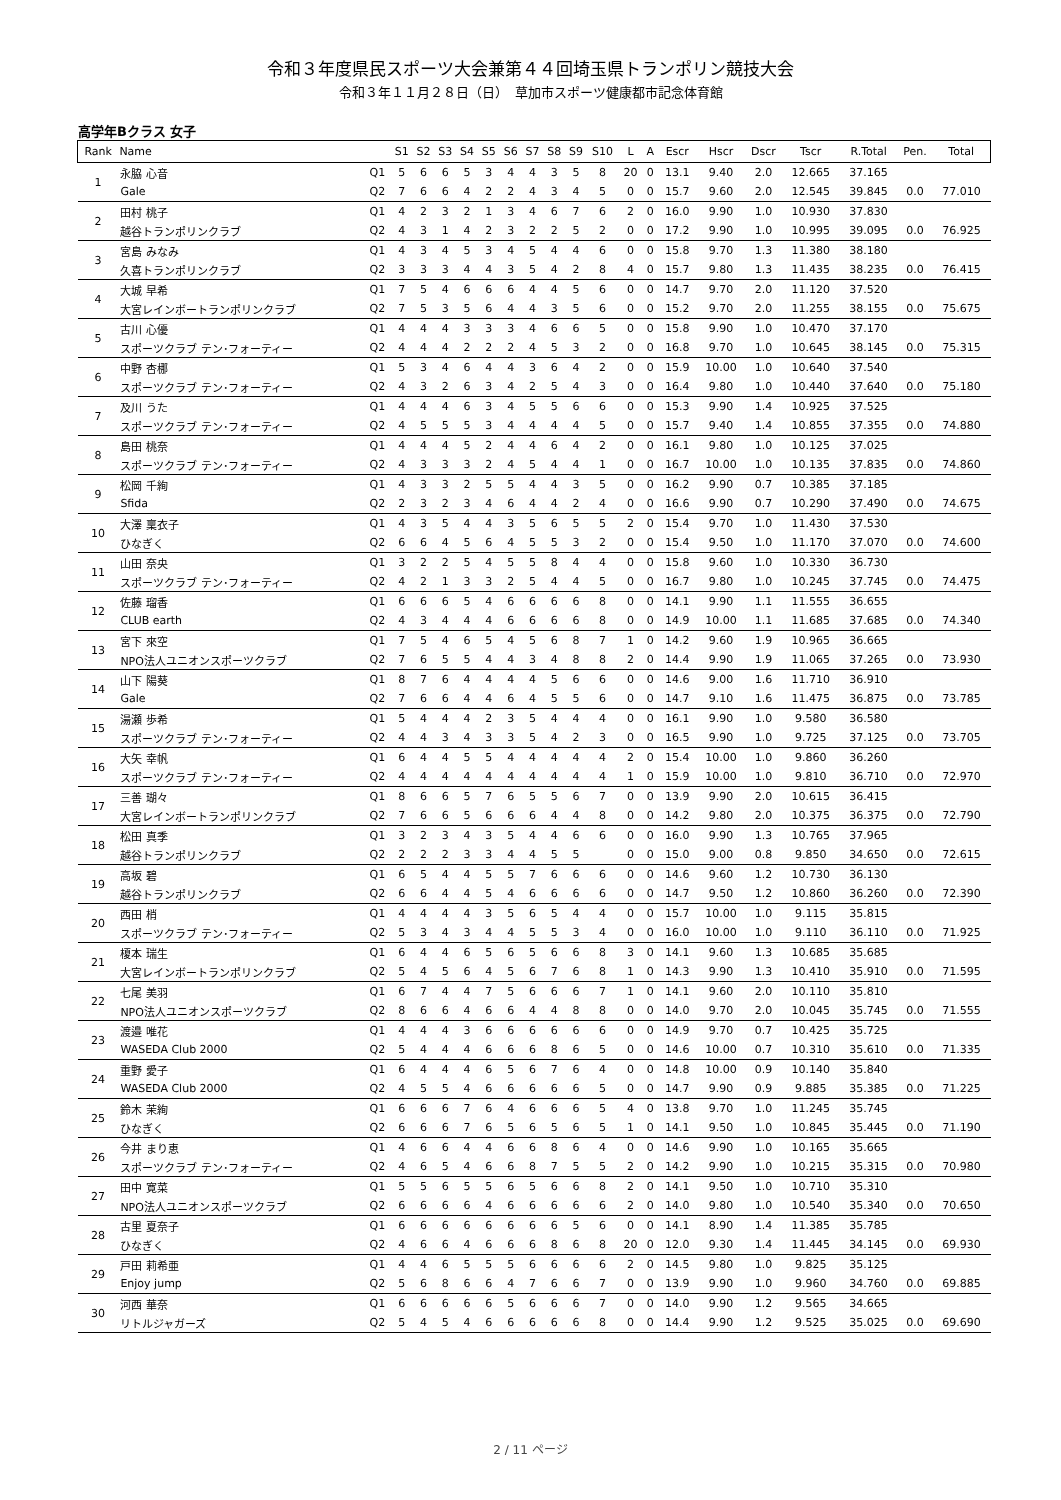令和３年度県民スポーツ大会兼第４４回埼玉県トランポリン競技大会
令和３年１１月２８日（日）　草加市スポーツ健康都市記念体育館
高学年Bクラス 女子
| Rank | Name | | S1 | S2 | S3 | S4 | S5 | S6 | S7 | S8 | S9 | S10 | L | A | Escr | Hscr | Dscr | Tscr | R.Total | Pen. | Total |
| --- | --- | --- | --- | --- | --- | --- | --- | --- | --- | --- | --- | --- | --- | --- | --- | --- | --- | --- | --- | --- | --- |
| 1 | 永脇 心音 | Q1 | 5 | 6 | 6 | 5 | 3 | 4 | 4 | 3 | 5 | 8 | 20 | 0 | 13.1 | 9.40 | 2.0 | 12.665 | 37.165 | | |
| | Gale | Q2 | 7 | 6 | 6 | 4 | 2 | 2 | 4 | 3 | 4 | 5 | 0 | 0 | 15.7 | 9.60 | 2.0 | 12.545 | 39.845 | 0.0 | 77.010 |
| 2 | 田村 桃子 | Q1 | 4 | 2 | 3 | 2 | 1 | 3 | 4 | 6 | 7 | 6 | 2 | 0 | 16.0 | 9.90 | 1.0 | 10.930 | 37.830 | | |
| | 越谷トランポリンクラブ | Q2 | 4 | 3 | 1 | 4 | 2 | 3 | 2 | 2 | 5 | 2 | 0 | 0 | 17.2 | 9.90 | 1.0 | 10.995 | 39.095 | 0.0 | 76.925 |
| 3 | 宮島 みなみ | Q1 | 4 | 3 | 4 | 5 | 3 | 4 | 5 | 4 | 4 | 6 | 0 | 0 | 15.8 | 9.70 | 1.3 | 11.380 | 38.180 | | |
| | 久喜トランポリンクラブ | Q2 | 3 | 3 | 3 | 4 | 4 | 3 | 5 | 4 | 2 | 8 | 4 | 0 | 15.7 | 9.80 | 1.3 | 11.435 | 38.235 | 0.0 | 76.415 |
| 4 | 大城 早希 | Q1 | 7 | 5 | 4 | 6 | 6 | 6 | 4 | 4 | 5 | 6 | 0 | 0 | 14.7 | 9.70 | 2.0 | 11.120 | 37.520 | | |
| | 大宮レインボートランポリンクラブ | Q2 | 7 | 5 | 3 | 5 | 6 | 4 | 4 | 3 | 5 | 6 | 0 | 0 | 15.2 | 9.70 | 2.0 | 11.255 | 38.155 | 0.0 | 75.675 |
| 5 | 古川 心優 | Q1 | 4 | 4 | 4 | 3 | 3 | 3 | 4 | 6 | 6 | 5 | 0 | 0 | 15.8 | 9.90 | 1.0 | 10.470 | 37.170 | | |
| | スポーツクラブ テン･フォーティー | Q2 | 4 | 4 | 4 | 2 | 2 | 2 | 4 | 5 | 3 | 2 | 0 | 0 | 16.8 | 9.70 | 1.0 | 10.645 | 38.145 | 0.0 | 75.315 |
| 6 | 中野 杏梛 | Q1 | 5 | 3 | 4 | 6 | 4 | 4 | 3 | 6 | 4 | 2 | 0 | 0 | 15.9 | 10.00 | 1.0 | 10.640 | 37.540 | | |
| | スポーツクラブ テン･フォーティー | Q2 | 4 | 3 | 2 | 6 | 3 | 4 | 2 | 5 | 4 | 3 | 0 | 0 | 16.4 | 9.80 | 1.0 | 10.440 | 37.640 | 0.0 | 75.180 |
| 7 | 及川 うた | Q1 | 4 | 4 | 4 | 6 | 3 | 4 | 5 | 5 | 6 | 6 | 0 | 0 | 15.3 | 9.90 | 1.4 | 10.925 | 37.525 | | |
| | スポーツクラブ テン･フォーティー | Q2 | 4 | 5 | 5 | 5 | 3 | 4 | 4 | 4 | 4 | 5 | 0 | 0 | 15.7 | 9.40 | 1.4 | 10.855 | 37.355 | 0.0 | 74.880 |
| 8 | 島田 桃奈 | Q1 | 4 | 4 | 4 | 5 | 2 | 4 | 4 | 6 | 4 | 2 | 0 | 0 | 16.1 | 9.80 | 1.0 | 10.125 | 37.025 | | |
| | スポーツクラブ テン･フォーティー | Q2 | 4 | 3 | 3 | 3 | 2 | 4 | 5 | 4 | 4 | 1 | 0 | 0 | 16.7 | 10.00 | 1.0 | 10.135 | 37.835 | 0.0 | 74.860 |
| 9 | 松岡 千絢 | Q1 | 4 | 3 | 3 | 2 | 5 | 5 | 4 | 4 | 3 | 5 | 0 | 0 | 16.2 | 9.90 | 0.7 | 10.385 | 37.185 | | |
| | Sfida | Q2 | 2 | 3 | 2 | 3 | 4 | 6 | 4 | 4 | 2 | 4 | 0 | 0 | 16.6 | 9.90 | 0.7 | 10.290 | 37.490 | 0.0 | 74.675 |
| 10 | 大澤 稟衣子 | Q1 | 4 | 3 | 5 | 4 | 4 | 3 | 5 | 6 | 5 | 5 | 2 | 0 | 15.4 | 9.70 | 1.0 | 11.430 | 37.530 | | |
| | ひなぎく | Q2 | 6 | 6 | 4 | 5 | 6 | 4 | 5 | 5 | 3 | 2 | 0 | 0 | 15.4 | 9.50 | 1.0 | 11.170 | 37.070 | 0.0 | 74.600 |
| 11 | 山田 奈央 | Q1 | 3 | 2 | 2 | 5 | 4 | 5 | 5 | 8 | 4 | 4 | 0 | 0 | 15.8 | 9.60 | 1.0 | 10.330 | 36.730 | | |
| | スポーツクラブ テン･フォーティー | Q2 | 4 | 2 | 1 | 3 | 3 | 2 | 5 | 4 | 4 | 5 | 0 | 0 | 16.7 | 9.80 | 1.0 | 10.245 | 37.745 | 0.0 | 74.475 |
| 12 | 佐藤 瑠香 | Q1 | 6 | 6 | 6 | 5 | 4 | 6 | 6 | 6 | 6 | 8 | 0 | 0 | 14.1 | 9.90 | 1.1 | 11.555 | 36.655 | | |
| | CLUB earth | Q2 | 4 | 3 | 4 | 4 | 4 | 6 | 6 | 6 | 6 | 8 | 0 | 0 | 14.9 | 10.00 | 1.1 | 11.685 | 37.685 | 0.0 | 74.340 |
| 13 | 宮下 來空 | Q1 | 7 | 5 | 4 | 6 | 5 | 4 | 5 | 6 | 8 | 7 | 1 | 0 | 14.2 | 9.60 | 1.9 | 10.965 | 36.665 | | |
| | NPO法人ユニオンスポーツクラブ | Q2 | 7 | 6 | 5 | 5 | 4 | 4 | 3 | 4 | 8 | 8 | 2 | 0 | 14.4 | 9.90 | 1.9 | 11.065 | 37.265 | 0.0 | 73.930 |
| 14 | 山下 陽葵 | Q1 | 8 | 7 | 6 | 4 | 4 | 4 | 4 | 5 | 6 | 6 | 0 | 0 | 14.6 | 9.00 | 1.6 | 11.710 | 36.910 | | |
| | Gale | Q2 | 7 | 6 | 6 | 4 | 4 | 6 | 4 | 5 | 5 | 6 | 0 | 0 | 14.7 | 9.10 | 1.6 | 11.475 | 36.875 | 0.0 | 73.785 |
| 15 | 湯瀬 歩希 | Q1 | 5 | 4 | 4 | 4 | 2 | 3 | 5 | 4 | 4 | 4 | 0 | 0 | 16.1 | 9.90 | 1.0 | 9.580 | 36.580 | | |
| | スポーツクラブ テン･フォーティー | Q2 | 4 | 4 | 3 | 4 | 3 | 3 | 5 | 4 | 2 | 3 | 0 | 0 | 16.5 | 9.90 | 1.0 | 9.725 | 37.125 | 0.0 | 73.705 |
| 16 | 大矢 幸帆 | Q1 | 6 | 4 | 4 | 5 | 5 | 4 | 4 | 4 | 4 | 4 | 2 | 0 | 15.4 | 10.00 | 1.0 | 9.860 | 36.260 | | |
| | スポーツクラブ テン･フォーティー | Q2 | 4 | 4 | 4 | 4 | 4 | 4 | 4 | 4 | 4 | 4 | 1 | 0 | 15.9 | 10.00 | 1.0 | 9.810 | 36.710 | 0.0 | 72.970 |
| 17 | 三善 瑚々 | Q1 | 8 | 6 | 6 | 5 | 7 | 6 | 5 | 5 | 6 | 7 | 0 | 0 | 13.9 | 9.90 | 2.0 | 10.615 | 36.415 | | |
| | 大宮レインボートランポリンクラブ | Q2 | 7 | 6 | 6 | 5 | 6 | 6 | 6 | 4 | 4 | 8 | 0 | 0 | 14.2 | 9.80 | 2.0 | 10.375 | 36.375 | 0.0 | 72.790 |
| 18 | 松田 真季 | Q1 | 3 | 2 | 3 | 4 | 3 | 5 | 4 | 4 | 6 | 6 | 0 | 0 | 16.0 | 9.90 | 1.3 | 10.765 | 37.965 | | |
| | 越谷トランポリンクラブ | Q2 | 2 | 2 | 2 | 3 | 3 | 4 | 4 | 5 | 5 | | 0 | 0 | 15.0 | 9.00 | 0.8 | 9.850 | 34.650 | 0.0 | 72.615 |
| 19 | 高坂 碧 | Q1 | 6 | 5 | 4 | 4 | 5 | 5 | 7 | 6 | 6 | 6 | 0 | 0 | 14.6 | 9.60 | 1.2 | 10.730 | 36.130 | | |
| | 越谷トランポリンクラブ | Q2 | 6 | 6 | 4 | 4 | 5 | 4 | 6 | 6 | 6 | 6 | 0 | 0 | 14.7 | 9.50 | 1.2 | 10.860 | 36.260 | 0.0 | 72.390 |
| 20 | 西田 梢 | Q1 | 4 | 4 | 4 | 4 | 3 | 5 | 6 | 5 | 4 | 4 | 0 | 0 | 15.7 | 10.00 | 1.0 | 9.115 | 35.815 | | |
| | スポーツクラブ テン･フォーティー | Q2 | 5 | 3 | 4 | 3 | 4 | 4 | 5 | 5 | 3 | 4 | 0 | 0 | 16.0 | 10.00 | 1.0 | 9.110 | 36.110 | 0.0 | 71.925 |
| 21 | 榎本 瑞生 | Q1 | 6 | 4 | 4 | 6 | 5 | 6 | 5 | 6 | 6 | 8 | 3 | 0 | 14.1 | 9.60 | 1.3 | 10.685 | 35.685 | | |
| | 大宮レインボートランポリンクラブ | Q2 | 5 | 4 | 5 | 6 | 4 | 5 | 6 | 7 | 6 | 8 | 1 | 0 | 14.3 | 9.90 | 1.3 | 10.410 | 35.910 | 0.0 | 71.595 |
| 22 | 七尾 美羽 | Q1 | 6 | 7 | 4 | 4 | 7 | 5 | 6 | 6 | 6 | 7 | 1 | 0 | 14.1 | 9.60 | 2.0 | 10.110 | 35.810 | | |
| | NPO法人ユニオンスポーツクラブ | Q2 | 8 | 6 | 6 | 4 | 6 | 6 | 4 | 4 | 8 | 8 | 0 | 0 | 14.0 | 9.70 | 2.0 | 10.045 | 35.745 | 0.0 | 71.555 |
| 23 | 渡邉 唯花 | Q1 | 4 | 4 | 4 | 3 | 6 | 6 | 6 | 6 | 6 | 6 | 0 | 0 | 14.9 | 9.70 | 0.7 | 10.425 | 35.725 | | |
| | WASEDA Club 2000 | Q2 | 5 | 4 | 4 | 4 | 6 | 6 | 6 | 8 | 6 | 5 | 0 | 0 | 14.6 | 10.00 | 0.7 | 10.310 | 35.610 | 0.0 | 71.335 |
| 24 | 重野 愛子 | Q1 | 6 | 4 | 4 | 4 | 6 | 5 | 6 | 7 | 6 | 4 | 0 | 0 | 14.8 | 10.00 | 0.9 | 10.140 | 35.840 | | |
| | WASEDA Club 2000 | Q2 | 4 | 5 | 5 | 4 | 6 | 6 | 6 | 6 | 6 | 5 | 0 | 0 | 14.7 | 9.90 | 0.9 | 9.885 | 35.385 | 0.0 | 71.225 |
| 25 | 鈴木 茉絢 | Q1 | 6 | 6 | 6 | 7 | 6 | 4 | 6 | 6 | 6 | 5 | 4 | 0 | 13.8 | 9.70 | 1.0 | 11.245 | 35.745 | | |
| | ひなぎく | Q2 | 6 | 6 | 6 | 7 | 6 | 5 | 6 | 5 | 6 | 5 | 1 | 0 | 14.1 | 9.50 | 1.0 | 10.845 | 35.445 | 0.0 | 71.190 |
| 26 | 今井 まり恵 | Q1 | 4 | 6 | 6 | 4 | 4 | 6 | 6 | 8 | 6 | 4 | 0 | 0 | 14.6 | 9.90 | 1.0 | 10.165 | 35.665 | | |
| | スポーツクラブ テン･フォーティー | Q2 | 4 | 6 | 5 | 4 | 6 | 6 | 8 | 7 | 5 | 5 | 2 | 0 | 14.2 | 9.90 | 1.0 | 10.215 | 35.315 | 0.0 | 70.980 |
| 27 | 田中 寛菜 | Q1 | 5 | 5 | 6 | 5 | 5 | 6 | 5 | 6 | 6 | 8 | 2 | 0 | 14.1 | 9.50 | 1.0 | 10.710 | 35.310 | | |
| | NPO法人ユニオンスポーツクラブ | Q2 | 6 | 6 | 6 | 6 | 4 | 6 | 6 | 6 | 6 | 6 | 2 | 0 | 14.0 | 9.80 | 1.0 | 10.540 | 35.340 | 0.0 | 70.650 |
| 28 | 古里 夏奈子 | Q1 | 6 | 6 | 6 | 6 | 6 | 6 | 6 | 6 | 5 | 6 | 0 | 0 | 14.1 | 8.90 | 1.4 | 11.385 | 35.785 | | |
| | ひなぎく | Q2 | 4 | 6 | 6 | 4 | 6 | 6 | 6 | 8 | 6 | 8 | 20 | 0 | 12.0 | 9.30 | 1.4 | 11.445 | 34.145 | 0.0 | 69.930 |
| 29 | 戸田 莉希亜 | Q1 | 4 | 4 | 6 | 5 | 5 | 5 | 6 | 6 | 6 | 6 | 2 | 0 | 14.5 | 9.80 | 1.0 | 9.825 | 35.125 | | |
| | Enjoy jump | Q2 | 5 | 6 | 8 | 6 | 6 | 4 | 7 | 6 | 6 | 7 | 0 | 0 | 13.9 | 9.90 | 1.0 | 9.960 | 34.760 | 0.0 | 69.885 |
| 30 | 河西 華奈 | Q1 | 6 | 6 | 6 | 6 | 6 | 5 | 6 | 6 | 6 | 7 | 0 | 0 | 14.0 | 9.90 | 1.2 | 9.565 | 34.665 | | |
| | リトルジャガーズ | Q2 | 5 | 4 | 5 | 4 | 6 | 6 | 6 | 6 | 6 | 8 | 0 | 0 | 14.4 | 9.90 | 1.2 | 9.525 | 35.025 | 0.0 | 69.690 |
2 / 11 ページ